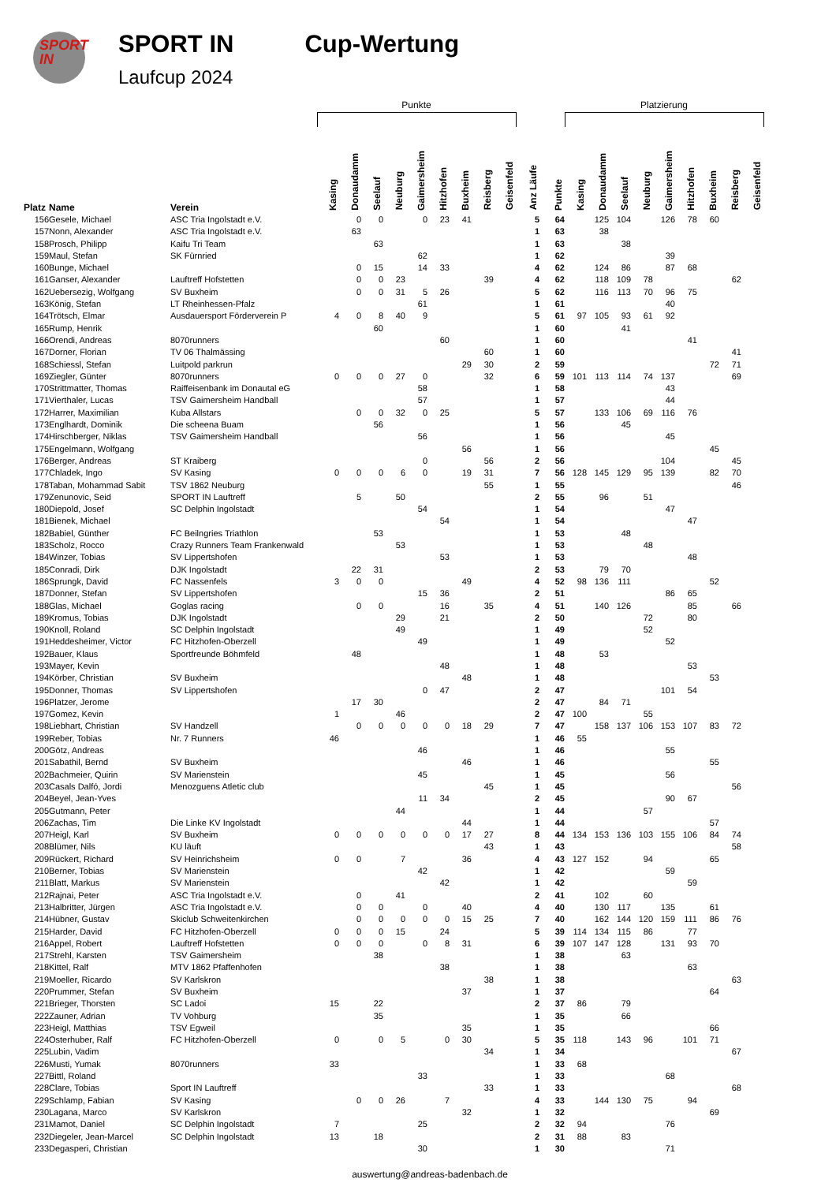SPORT
IN
SPORT IN
Laufcup 2024
Cup-Wertung
| | | | Punkte | | | | | | | | | | | Platzierung | | | | | | | | |
| --- | --- | --- | --- | --- | --- | --- | --- | --- | --- | --- | --- | --- | --- | --- | --- | --- | --- | --- | --- | --- | --- | --- |
| Platz | Name | Verein | Kasing | Donaudamm | Seelauf | Neuburg | Gaimersheim | Hitzhofen | Buxheim | Reisberg | Geisenfeld | Anz Läufe | Punkte | Kasing | Donaudamm | Seelauf | Neuburg | Gaimersheim | Hitzhofen | Buxheim | Reisberg | Geisenfeld |
| 156 | Gesele, Michael | ASC Tria Ingolstadt e.V. | | 0 | 0 | | 0 | 23 | 41 | | | 5 | 64 | | 125 | 104 | | 126 | 78 | 60 | | |
| 157 | Nonn, Alexander | ASC Tria Ingolstadt e.V. | | 63 | | | | | | | | 1 | 63 | | 38 | | | | | | | |
| 158 | Prosch, Philipp | Kaifu Tri Team | | | 63 | | | | | | | 1 | 63 | | | 38 | | | | | | |
| 159 | Maul, Stefan | SK Fürnried | | | | | 62 | | | | | 1 | 62 | | | | | 39 | | | | |
| 160 | Bunge, Michael | | | 0 | 15 | | 14 | 33 | | | | 4 | 62 | | 124 | 86 | | 87 | 68 | | | |
| 161 | Ganser, Alexander | Lauftreff Hofstetten | | 0 | 0 | 23 | | | | 39 | | 4 | 62 | | 118 | 109 | 78 | | | | 62 | |
| 162 | Uebersezig, Wolfgang | SV Buxheim | | 0 | 0 | 31 | 5 | 26 | | | | 5 | 62 | | 116 | 113 | 70 | 96 | 75 | | | |
| 163 | König, Stefan | LT Rheinhessen-Pfalz | | | | | 61 | | | | | 1 | 61 | | | | | 40 | | | | |
| 164 | Trötsch, Elmar | Ausdauersport Förderverein P | 4 | 0 | 8 | 40 | 9 | | | | | 5 | 61 | 97 | 105 | 93 | 61 | 92 | | | | |
| 165 | Rump, Henrik | | | | 60 | | | | | | | 1 | 60 | | | 41 | | | | | | |
| 166 | Orendi, Andreas | 8070runners | | | | | | 60 | | | | 1 | 60 | | | | | | 41 | | | |
| 167 | Dorner, Florian | TV 06 Thalmässing | | | | | | | | 60 | | 1 | 60 | | | | | | | | 41 | |
| 168 | Schiessl, Stefan | Luitpold parkrun | | | | | | | 29 | 30 | | 2 | 59 | | | | | | | 72 | 71 | |
| 169 | Ziegler, Günter | 8070runners | 0 | 0 | 0 | 27 | 0 | | | 32 | | 6 | 59 | 101 | 113 | 114 | 74 | 137 | | | 69 | |
| 170 | Strittmatter, Thomas | Raiffeisenbank im Donautal eG | | | | | 58 | | | | | 1 | 58 | | | | | 43 | | | | |
| 171 | Vierthaler, Lucas | TSV Gaimersheim Handball | | | | | 57 | | | | | 1 | 57 | | | | | 44 | | | | |
| 172 | Harrer, Maximilian | Kuba Allstars | | 0 | 0 | 32 | 0 | 25 | | | | 5 | 57 | | 133 | 106 | 69 | 116 | 76 | | | |
| 173 | Englhardt, Dominik | Die scheena Buam | | | 56 | | | | | | | 1 | 56 | | | 45 | | | | | | |
| 174 | Hirschberger, Niklas | TSV Gaimersheim Handball | | | | | 56 | | | | | 1 | 56 | | | | | 45 | | | | |
| 175 | Engelmann, Wolfgang | | | | | | | | 56 | | | 1 | 56 | | | | | | | 45 | | |
| 176 | Berger, Andreas | ST Kraiberg | | | | | 0 | | | 56 | | 2 | 56 | | | | | 104 | | | 45 | |
| 177 | Chladek, Ingo | SV Kasing | 0 | 0 | 0 | 6 | 0 | | 19 | 31 | | 7 | 56 | 128 | 145 | 129 | 95 | 139 | | 82 | 70 | |
| 178 | Taban, Mohammad Sabit | TSV 1862 Neuburg | | | | | | | | 55 | | 1 | 55 | | | | | | | | 46 | |
| 179 | Zenunovic, Seid | SPORT IN Lauftreff | | 5 | | 50 | | | | | | 2 | 55 | | 96 | | 51 | | | | | |
| 180 | Diepold, Josef | SC Delphin Ingolstadt | | | | | 54 | | | | | 1 | 54 | | | | | 47 | | | | |
| 181 | Bienek, Michael | | | | | | | 54 | | | | 1 | 54 | | | | | | 47 | | | |
| 182 | Babiel, Günther | FC Beilngries Triathlon | | | 53 | | | | | | | 1 | 53 | | | 48 | | | | | | |
| 183 | Scholz, Rocco | Crazy Runners Team Frankenwald | | | | 53 | | | | | | 1 | 53 | | | | 48 | | | | | |
| 184 | Winzer, Tobias | SV Lippertshofen | | | | | | 53 | | | | 1 | 53 | | | | | | 48 | | | |
| 185 | Conradi, Dirk | DJK Ingolstadt | | 22 | 31 | | | | | | | 2 | 53 | | 79 | 70 | | | | | | |
| 186 | Sprungk, David | FC Nassenfels | 3 | 0 | 0 | | | | 49 | | | 4 | 52 | 98 | 136 | 111 | | | | 52 | | |
| 187 | Donner, Stefan | SV Lippertshofen | | | | | 15 | 36 | | | | 2 | 51 | | | | | 86 | 65 | | | |
| 188 | Glas, Michael | Goglas racing | | 0 | 0 | | | 16 | | 35 | | 4 | 51 | | 140 | 126 | | | 85 | | 66 | |
| 189 | Kromus, Tobias | DJK Ingolstadt | | | | 29 | | 21 | | | | 2 | 50 | | | | 72 | | 80 | | | |
| 190 | Knoll, Roland | SC Delphin Ingolstadt | | | | 49 | | | | | | 1 | 49 | | | | 52 | | | | | |
| 191 | Heddesheimer, Victor | FC Hitzhofen-Oberzell | | | | | 49 | | | | | 1 | 49 | | | | | 52 | | | | |
| 192 | Bauer, Klaus | Sportfreunde Böhmfeld | | 48 | | | | | | | | 1 | 48 | | 53 | | | | | | | |
| 193 | Mayer, Kevin | | | | | | | 48 | | | | 1 | 48 | | | | | | 53 | | | |
| 194 | Körber, Christian | SV Buxheim | | | | | | | 48 | | | 1 | 48 | | | | | | | 53 | | |
| 195 | Donner, Thomas | SV Lippertshofen | | | | | 0 | 47 | | | | 2 | 47 | | | | | 101 | 54 | | | |
| 196 | Platzer, Jerome | | | 17 | 30 | | | | | | | 2 | 47 | | 84 | 71 | | | | | | |
| 197 | Gomez, Kevin | | 1 | | | 46 | | | | | | 2 | 47 | 100 | | | 55 | | | | | |
| 198 | Liebhart, Christian | SV Handzell | | 0 | 0 | 0 | 0 | 0 | 18 | 29 | | 7 | 47 | | 158 | 137 | 106 | 153 | 107 | 83 | 72 | |
| 199 | Reber, Tobias | Nr. 7 Runners | 46 | | | | | | | | | 1 | 46 | 55 | | | | | | | | |
| 200 | Götz, Andreas | | | | | | 46 | | | | | 1 | 46 | | | | | 55 | | | | |
| 201 | Sabathil, Bernd | SV Buxheim | | | | | | | 46 | | | 1 | 46 | | | | | | | 55 | | |
| 202 | Bachmeier, Quirin | SV Marienstein | | | | | 45 | | | | | 1 | 45 | | | | | 56 | | | | |
| 203 | Casals Dalfó, Jordi | Menozguens Atletic club | | | | | | | | 45 | | 1 | 45 | | | | | | | | 56 | |
| 204 | Beyel, Jean-Yves | | | | | | 11 | 34 | | | | 2 | 45 | | | | | 90 | 67 | | | |
| 205 | Gutmann, Peter | | | | | 44 | | | | | | 1 | 44 | | | | 57 | | | | | |
| 206 | Zachas, Tim | Die Linke KV Ingolstadt | | | | | | | 44 | | | 1 | 44 | | | | | | | 57 | | |
| 207 | Heigl, Karl | SV Buxheim | 0 | 0 | 0 | 0 | 0 | 0 | 17 | 27 | | 8 | 44 | 134 | 153 | 136 | 103 | 155 | 106 | 84 | 74 | |
| 208 | Blümer, Nils | KU läuft | | | | | | | | 43 | | 1 | 43 | | | | | | | | 58 | |
| 209 | Rückert, Richard | SV Heinrichsheim | 0 | 0 | | 7 | | | 36 | | | 4 | 43 | 127 | 152 | | 94 | | | 65 | | |
| 210 | Berner, Tobias | SV Marienstein | | | | | 42 | | | | | 1 | 42 | | | | | 59 | | | | |
| 211 | Blatt, Markus | SV Marienstein | | | | | | 42 | | | | 1 | 42 | | | | | | 59 | | | |
| 212 | Rajnai, Peter | ASC Tria Ingolstadt e.V. | | 0 | | 41 | | | | | | 2 | 41 | | 102 | | 60 | | | | | |
| 213 | Halbritter, Jürgen | ASC Tria Ingolstadt e.V. | | 0 | 0 | | 0 | | 40 | | | 4 | 40 | | 130 | 117 | | 135 | | 61 | | |
| 214 | Hübner, Gustav | Skiclub Schweitenkirchen | | 0 | 0 | 0 | 0 | 0 | 15 | 25 | | 7 | 40 | | 162 | 144 | 120 | 159 | 111 | 86 | 76 | |
| 215 | Harder, David | FC Hitzhofen-Oberzell | 0 | 0 | 0 | 15 | | 24 | | | | 5 | 39 | 114 | 134 | 115 | 86 | | 77 | | | |
| 216 | Appel, Robert | Lauftreff Hofstetten | 0 | 0 | 0 | | 0 | 8 | 31 | | | 6 | 39 | 107 | 147 | 128 | | 131 | 93 | 70 | | |
| 217 | Strehl, Karsten | TSV Gaimersheim | | | 38 | | | | | | | 1 | 38 | | | 63 | | | | | | |
| 218 | Kittel, Ralf | MTV 1862 Pfaffenhofen | | | | | | 38 | | | | 1 | 38 | | | | | | 63 | | | |
| 219 | Moeller, Ricardo | SV Karlskron | | | | | | | | 38 | | 1 | 38 | | | | | | | | 63 | |
| 220 | Prummer, Stefan | SV Buxheim | | | | | | | 37 | | | 1 | 37 | | | | | | | 64 | | |
| 221 | Brieger, Thorsten | SC Ladoi | 15 | | 22 | | | | | | | 2 | 37 | 86 | | 79 | | | | | | |
| 222 | Zauner, Adrian | TV Vohburg | | | 35 | | | | | | | 1 | 35 | | | 66 | | | | | | |
| 223 | Heigl, Matthias | TSV Egweil | | | | | | | 35 | | | 1 | 35 | | | | | | | 66 | | |
| 224 | Osterhuber, Ralf | FC Hitzhofen-Oberzell | 0 | | 0 | 5 | | 0 | 30 | | | 5 | 35 | 118 | | 143 | 96 | | 101 | 71 | | |
| 225 | Lubin, Vadim | | | | | | | | | 34 | | 1 | 34 | | | | | | | | 67 | |
| 226 | Musti, Yumak | 8070runners | 33 | | | | | | | | | 1 | 33 | 68 | | | | | | | | |
| 227 | Bittl, Roland | | | | | | 33 | | | | | 1 | 33 | | | | | 68 | | | | |
| 228 | Clare, Tobias | Sport IN Lauftreff | | | | | | | | 33 | | 1 | 33 | | | | | | | | 68 | |
| 229 | Schlamp, Fabian | SV Kasing | | 0 | 0 | 26 | | 7 | | | | 4 | 33 | | 144 | 130 | 75 | | 94 | | | |
| 230 | Lagana, Marco | SV Karlskron | | | | | | | 32 | | | 1 | 32 | | | | | | | 69 | | |
| 231 | Mamot, Daniel | SC Delphin Ingolstadt | 7 | | | | 25 | | | | | 2 | 32 | 94 | | | | 76 | | | | |
| 232 | Diegeler, Jean-Marcel | SC Delphin Ingolstadt | 13 | | 18 | | | | | | | 2 | 31 | 88 | | 83 | | | | | | |
| 233 | Degasperi, Christian | | | | | | 30 | | | | | 1 | 30 | | | | | 71 | | | | |
auswertung@andreas-badenbach.de